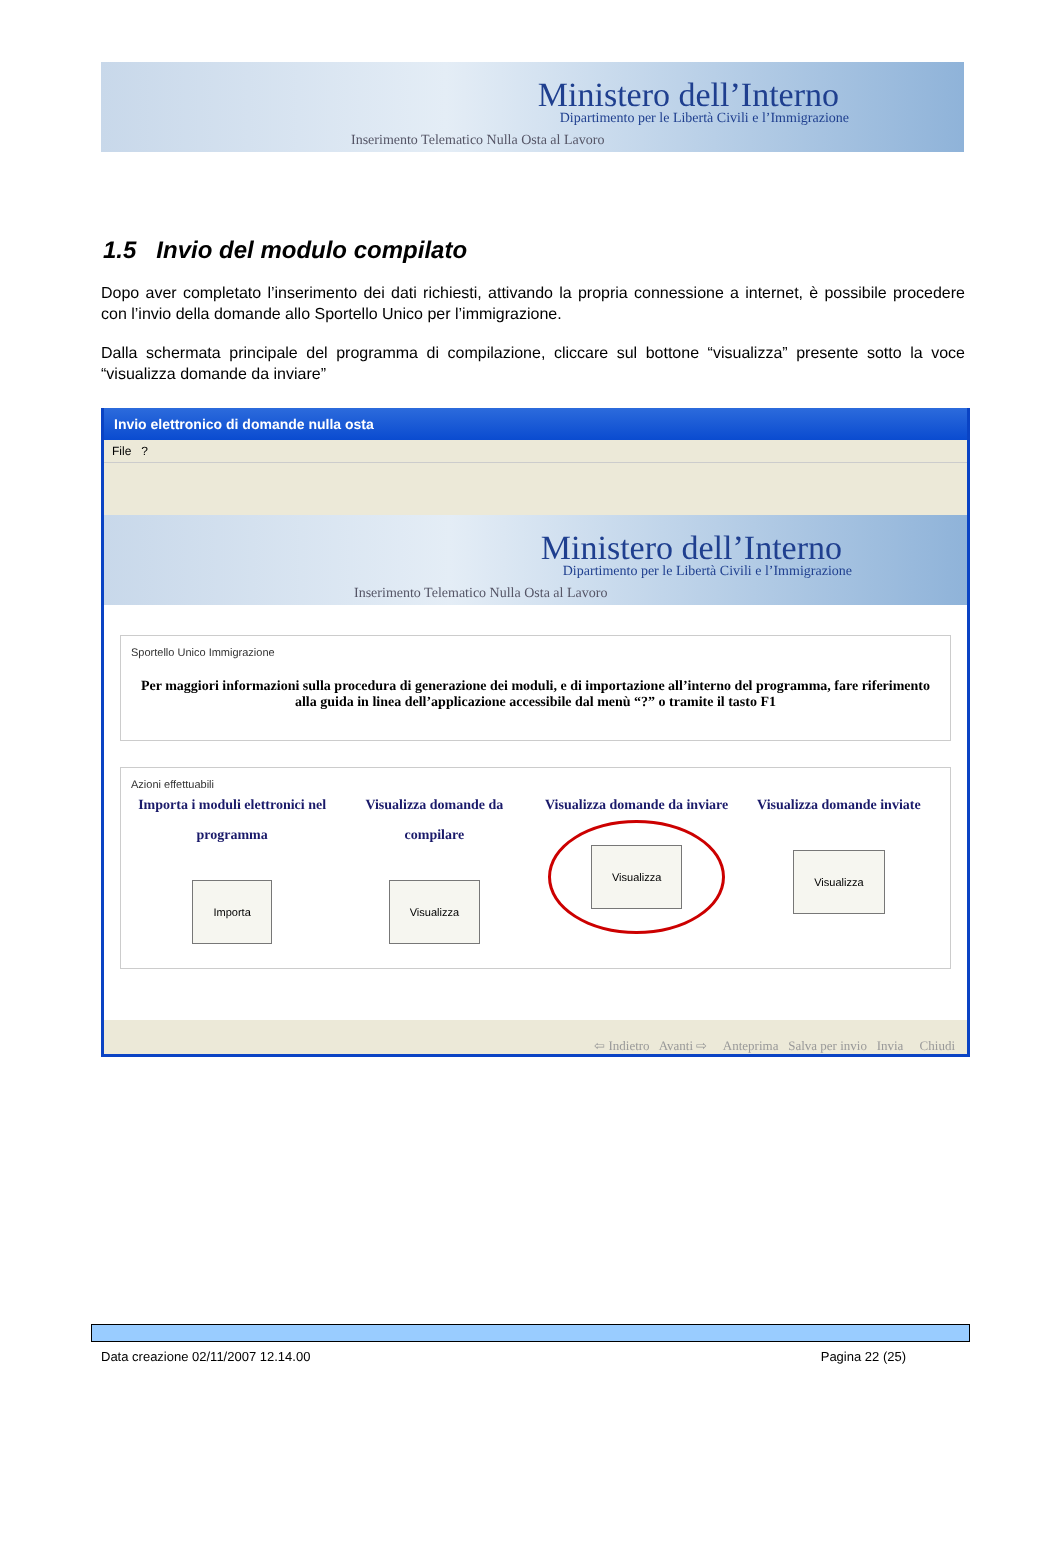Ministero dell’Interno
Dipartimento per le Libertà Civili e l’Immigrazione
Inserimento Telematico Nulla Osta al Lavoro
1.5 Invio del modulo compilato
Dopo aver completato l’inserimento dei dati richiesti, attivando la propria connessione a internet, è possibile procedere con l’invio della domande allo Sportello Unico per l’immigrazione.
Dalla schermata principale del programma di compilazione, cliccare sul bottone “visualizza” presente sotto la voce “visualizza domande da inviare”
Invio elettronico di domande nulla osta
File ?
Ministero dell’Interno
Dipartimento per le Libertà Civili e l’Immigrazione
Inserimento Telematico Nulla Osta al Lavoro
Sportello Unico Immigrazione
Per maggiori informazioni sulla procedura di generazione dei moduli, e di importazione all’interno del programma, fare riferimento alla guida in linea dell’applicazione accessibile dal menù “?” o tramite il tasto F1
Azioni effettuabili
Importa i moduli elettronici nel programma
Importa
Visualizza domande da compilare
Visualizza
Visualizza domande da inviare
Visualizza
Visualizza domande inviate
Visualizza
⇦ Indietro Avanti ⇨ Anteprima Salva per invio Invia Chiudi
Data creazione 02/11/2007 12.14.00 Pagina 22 (25)